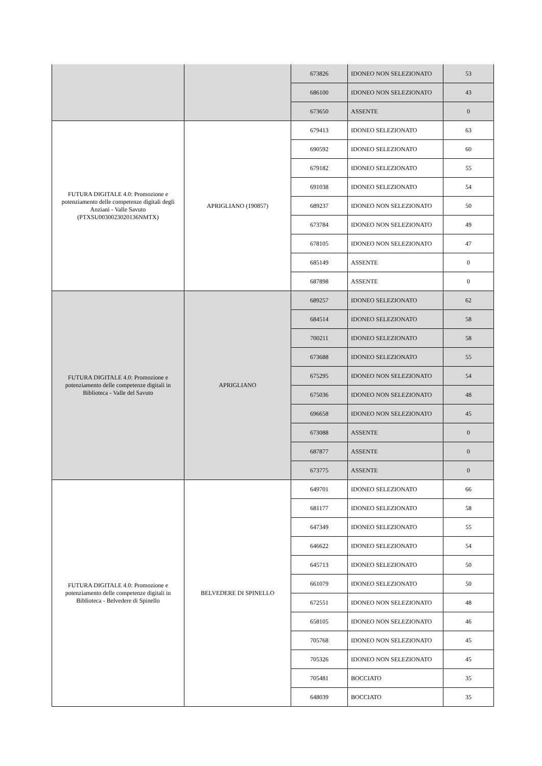| | | 673826 | IDONEO NON SELEZIONATO | 53 |
| | | 686100 | IDONEO NON SELEZIONATO | 43 |
| | | 673650 | ASSENTE | 0 |
| FUTURA DIGITALE 4.0: Promozione e potenziamento delle competenze digitali degli Anziani - Valle Savuto (PTXSU0030023020136NMTX) | APRIGLIANO (190857) | 679413 | IDONEO SELEZIONATO | 63 |
| | | 690592 | IDONEO SELEZIONATO | 60 |
| | | 679182 | IDONEO SELEZIONATO | 55 |
| | | 691038 | IDONEO SELEZIONATO | 54 |
| | | 689237 | IDONEO NON SELEZIONATO | 50 |
| | | 673784 | IDONEO NON SELEZIONATO | 49 |
| | | 678105 | IDONEO NON SELEZIONATO | 47 |
| | | 685149 | ASSENTE | 0 |
| | | 687898 | ASSENTE | 0 |
| FUTURA DIGITALE 4.0: Promozione e potenziamento delle competenze digitali in Biblioteca - Valle del Savuto | APRIGLIANO | 689257 | IDONEO SELEZIONATO | 62 |
| | | 684514 | IDONEO SELEZIONATO | 58 |
| | | 700211 | IDONEO SELEZIONATO | 58 |
| | | 673688 | IDONEO SELEZIONATO | 55 |
| | | 675295 | IDONEO NON SELEZIONATO | 54 |
| | | 675036 | IDONEO NON SELEZIONATO | 48 |
| | | 696658 | IDONEO NON SELEZIONATO | 45 |
| | | 673088 | ASSENTE | 0 |
| | | 687877 | ASSENTE | 0 |
| | | 673775 | ASSENTE | 0 |
| FUTURA DIGITALE 4.0: Promozione e potenziamento delle competenze digitali in Biblioteca - Belvedere di Spinello | BELVEDERE DI SPINELLO | 649701 | IDONEO SELEZIONATO | 66 |
| | | 681177 | IDONEO SELEZIONATO | 58 |
| | | 647349 | IDONEO SELEZIONATO | 55 |
| | | 646622 | IDONEO SELEZIONATO | 54 |
| | | 645713 | IDONEO SELEZIONATO | 50 |
| | | 661079 | IDONEO SELEZIONATO | 50 |
| | | 672551 | IDONEO NON SELEZIONATO | 48 |
| | | 658105 | IDONEO NON SELEZIONATO | 46 |
| | | 705768 | IDONEO NON SELEZIONATO | 45 |
| | | 705326 | IDONEO NON SELEZIONATO | 45 |
| | | 705481 | BOCCIATO | 35 |
| | | 648039 | BOCCIATO | 35 |